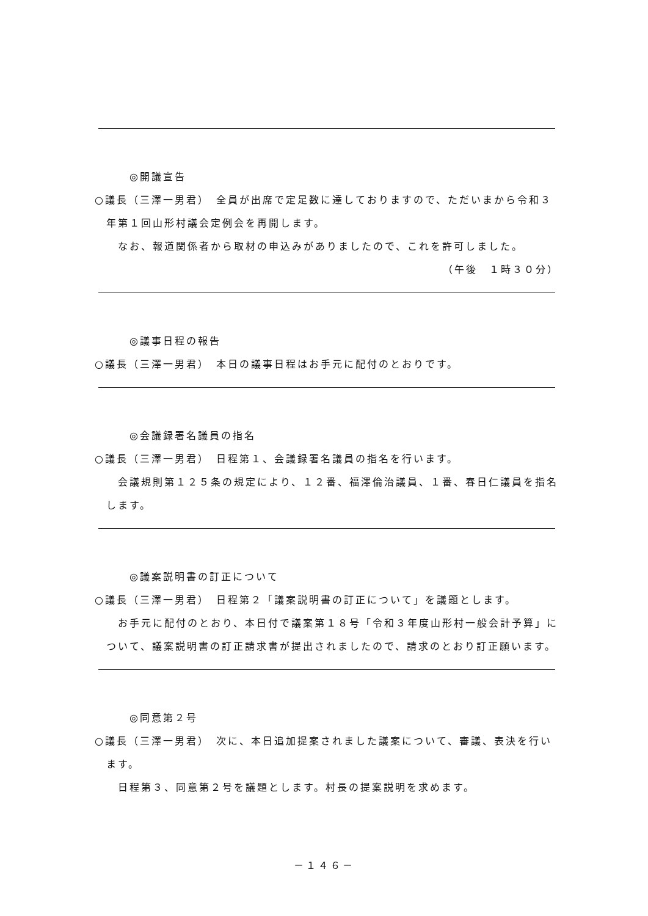◎開議宣告
○議長（三澤一男君）　全員が出席で定足数に達しておりますので、ただいまから令和３年第１回山形村議会定例会を再開します。
なお、報道関係者から取材の申込みがありましたので、これを許可しました。
（午後　１時３０分）
◎議事日程の報告
○議長（三澤一男君）　本日の議事日程はお手元に配付のとおりです。
◎会議録署名議員の指名
○議長（三澤一男君）　日程第１、会議録署名議員の指名を行います。
会議規則第１２５条の規定により、１２番、福澤倫治議員、１番、春日仁議員を指名します。
◎議案説明書の訂正について
○議長（三澤一男君）　日程第２「議案説明書の訂正について」を議題とします。
お手元に配付のとおり、本日付で議案第１８号「令和３年度山形村一般会計予算」について、議案説明書の訂正請求書が提出されましたので、請求のとおり訂正願います。
◎同意第２号
○議長（三澤一男君）　次に、本日追加提案されました議案について、審議、表決を行います。
日程第３、同意第２号を議題とします。村長の提案説明を求めます。
－１４６－